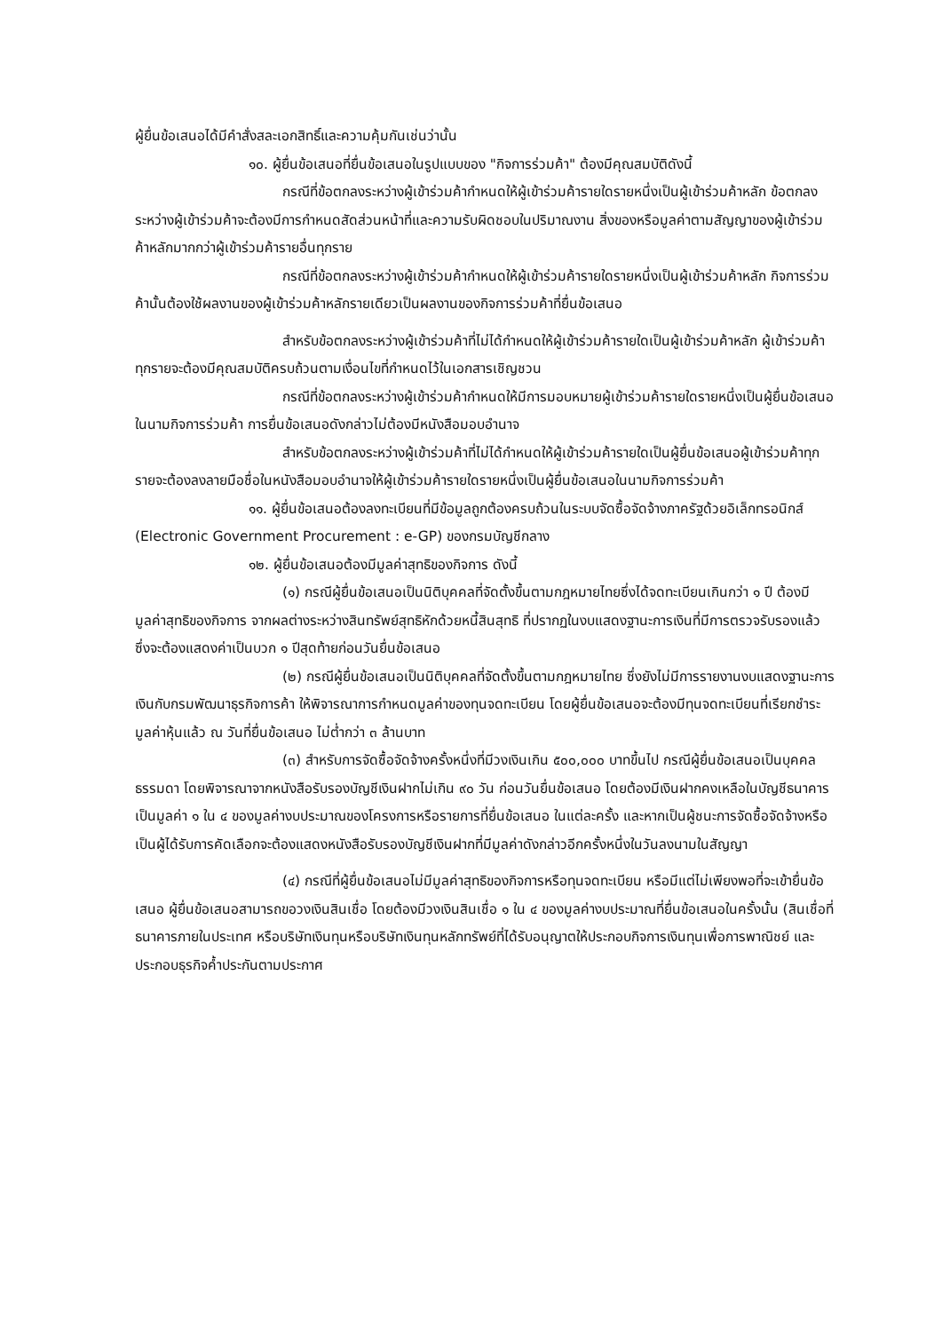ผู้ยื่นข้อเสนอได้มีคำสั่งสละเอกสิทธิ์และความคุ้มกันเช่นว่านั้น
๑๐. ผู้ยื่นข้อเสนอที่ยื่นข้อเสนอในรูปแบบของ "กิจการร่วมค้า" ต้องมีคุณสมบัติดังนี้
กรณีที่ข้อตกลงระหว่างผู้เข้าร่วมค้ากำหนดให้ผู้เข้าร่วมค้ารายใดรายหนึ่งเป็นผู้เข้าร่วมค้าหลัก ข้อตกลงระหว่างผู้เข้าร่วมค้าจะต้องมีการกำหนดสัดส่วนหน้าที่และความรับผิดชอบในปริมาณงาน สิ่งของหรือมูลค่าตามสัญญาของผู้เข้าร่วมค้าหลักมากกว่าผู้เข้าร่วมค้ารายอื่นทุกราย
กรณีที่ข้อตกลงระหว่างผู้เข้าร่วมค้ากำหนดให้ผู้เข้าร่วมค้ารายใดรายหนึ่งเป็นผู้เข้าร่วมค้าหลัก กิจการร่วมค้านั้นต้องใช้ผลงานของผู้เข้าร่วมค้าหลักรายเดียวเป็นผลงานของกิจการร่วมค้าที่ยื่นข้อเสนอ
สำหรับข้อตกลงระหว่างผู้เข้าร่วมค้าที่ไม่ได้กำหนดให้ผู้เข้าร่วมค้ารายใดเป็นผู้เข้าร่วมค้าหลัก ผู้เข้าร่วมค้าทุกรายจะต้องมีคุณสมบัติครบถ้วนตามเงื่อนไขที่กำหนดไว้ในเอกสารเชิญชวน
กรณีที่ข้อตกลงระหว่างผู้เข้าร่วมค้ากำหนดให้มีการมอบหมายผู้เข้าร่วมค้ารายใดรายหนึ่งเป็นผู้ยื่นข้อเสนอ ในนามกิจการร่วมค้า การยื่นข้อเสนอดังกล่าวไม่ต้องมีหนังสือมอบอำนาจ
สำหรับข้อตกลงระหว่างผู้เข้าร่วมค้าที่ไม่ได้กำหนดให้ผู้เข้าร่วมค้ารายใดเป็นผู้ยื่นข้อเสนอผู้เข้าร่วมค้าทุกรายจะต้องลงลายมือชื่อในหนังสือมอบอำนาจให้ผู้เข้าร่วมค้ารายใดรายหนึ่งเป็นผู้ยื่นข้อเสนอในนามกิจการร่วมค้า
๑๑. ผู้ยื่นข้อเสนอต้องลงทะเบียนที่มีข้อมูลถูกต้องครบถ้วนในระบบจัดซื้อจัดจ้างภาครัฐด้วยอิเล็กทรอนิกส์ (Electronic Government Procurement : e-GP) ของกรมบัญชีกลาง
๑๒. ผู้ยื่นข้อเสนอต้องมีมูลค่าสุทธิของกิจการ ดังนี้
(๑) กรณีผู้ยื่นข้อเสนอเป็นนิติบุคคลที่จัดตั้งขึ้นตามกฎหมายไทยซึ่งได้จดทะเบียนเกินกว่า ๑ ปี ต้องมีมูลค่าสุทธิของกิจการ จากผลต่างระหว่างสินทรัพย์สุทธิหักด้วยหนี้สินสุทธิ ที่ปรากฏในงบแสดงฐานะการเงินที่มีการตรวจรับรองแล้ว ซึ่งจะต้องแสดงค่าเป็นบวก ๑ ปีสุดท้ายก่อนวันยื่นข้อเสนอ
(๒) กรณีผู้ยื่นข้อเสนอเป็นนิติบุคคลที่จัดตั้งขึ้นตามกฎหมายไทย ซึ่งยังไม่มีการรายงานงบแสดงฐานะการเงินกับกรมพัฒนาธุรกิจการค้า ให้พิจารณาการกำหนดมูลค่าของทุนจดทะเบียน โดยผู้ยื่นข้อเสนอจะต้องมีทุนจดทะเบียนที่เรียกชำระมูลค่าหุ้นแล้ว ณ วันที่ยื่นข้อเสนอ ไม่ต่ำกว่า ๓ ล้านบาท
(๓) สำหรับการจัดซื้อจัดจ้างครั้งหนึ่งที่มีวงเงินเกิน ๕๐๐,๐๐๐ บาทขึ้นไป กรณีผู้ยื่นข้อเสนอเป็นบุคคลธรรมดา โดยพิจารณาจากหนังสือรับรองบัญชีเงินฝากไม่เกิน ๙๐ วัน ก่อนวันยื่นข้อเสนอ โดยต้องมีเงินฝากคงเหลือในบัญชีธนาคารเป็นมูลค่า ๑ ใน ๔ ของมูลค่างบประมาณของโครงการหรือรายการที่ยื่นข้อเสนอ ในแต่ละครั้ง และหากเป็นผู้ชนะการจัดซื้อจัดจ้างหรือเป็นผู้ได้รับการคัดเลือกจะต้องแสดงหนังสือรับรองบัญชีเงินฝากที่มีมูลค่าดังกล่าวอีกครั้งหนึ่งในวันลงนามในสัญญา
(๔) กรณีที่ผู้ยื่นข้อเสนอไม่มีมูลค่าสุทธิของกิจการหรือทุนจดทะเบียน หรือมีแต่ไม่เพียงพอที่จะเข้ายื่นข้อเสนอ ผู้ยื่นข้อเสนอสามารถขอวงเงินสินเชื่อ โดยต้องมีวงเงินสินเชื่อ ๑ ใน ๔ ของมูลค่างบประมาณที่ยื่นข้อเสนอในครั้งนั้น (สินเชื่อที่ธนาคารภายในประเทศ หรือบริษัทเงินทุนหรือบริษัทเงินทุนหลักทรัพย์ที่ได้รับอนุญาตให้ประกอบกิจการเงินทุนเพื่อการพาณิชย์ และประกอบธุรกิจค้ำประกันตามประกาศ